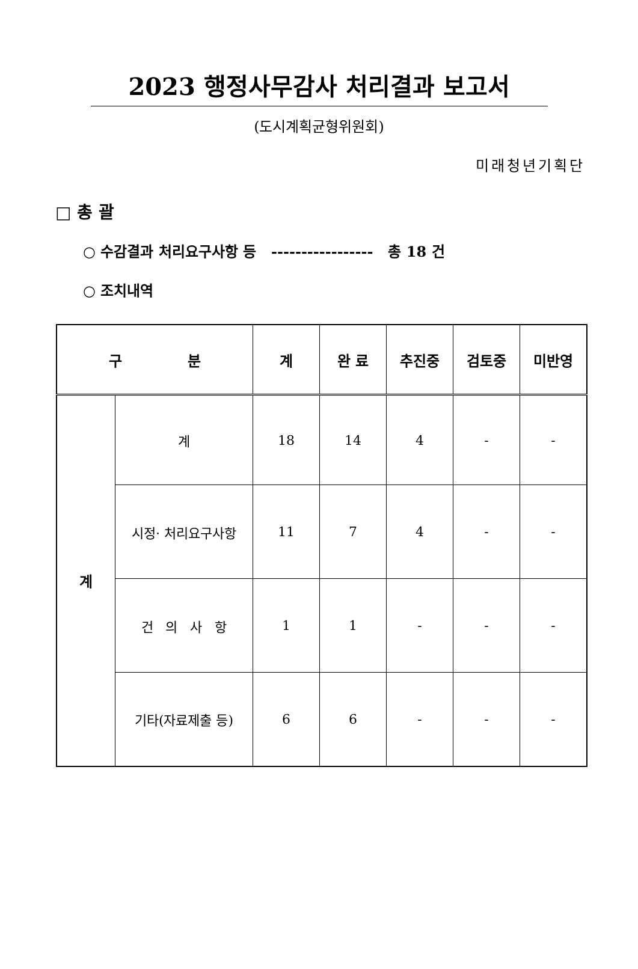2023 행정사무감사 처리결과 보고서
(도시계획균형위원회)
미래청년기획단
□ 총 괄
○ 수감결과 처리요구사항 등 ----------------- 총 18 건
○ 조치내역
| 구 분 | | 계 | 완 료 | 추진중 | 검토중 | 미반영 |
| --- | --- | --- | --- | --- | --- | --- |
| 계 | 계 | 18 | 14 | 4 | - | - |
| | 시정· 처리요구사항 | 11 | 7 | 4 | - | - |
| | 건 의 사 항 | 1 | 1 | - | - | - |
| | 기타(자료제출 등) | 6 | 6 | - | - | - |